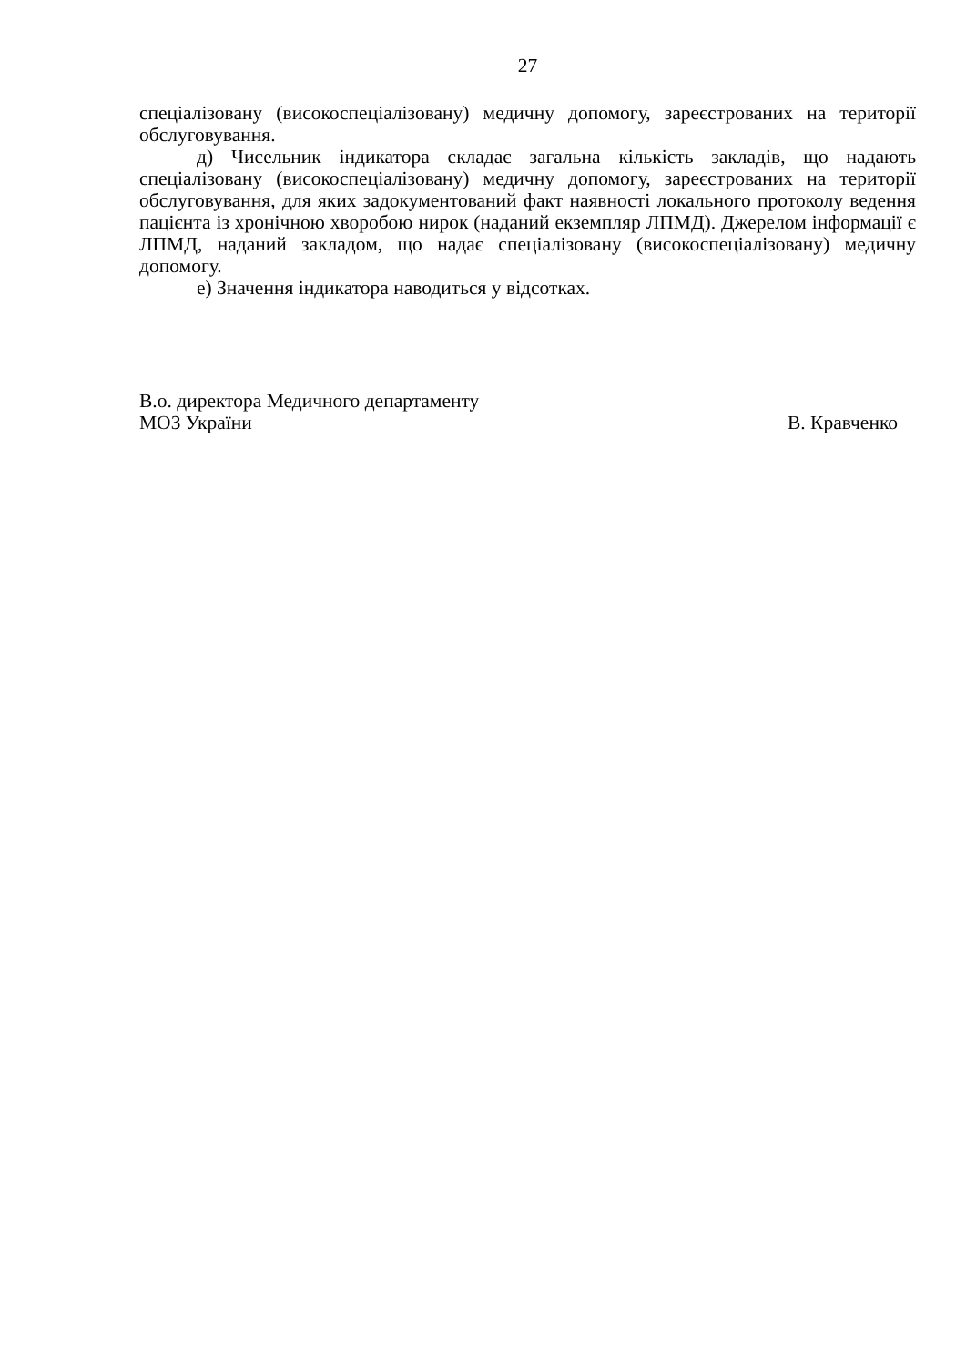27
спеціалізовану (високоспеціалізовану) медичну допомогу, зареєстрованих на території обслуговування.
д) Чисельник індикатора складає загальна кількість закладів, що надають спеціалізовану (високоспеціалізовану) медичну допомогу, зареєстрованих на території обслуговування, для яких задокументований факт наявності локального протоколу ведення пацієнта із хронічною хворобою нирок (наданий екземпляр ЛПМД). Джерелом інформації є ЛПМД, наданий закладом, що надає спеціалізовану (високоспеціалізовану) медичну допомогу.
е) Значення індикатора наводиться у відсотках.
В.о. директора Медичного департаменту
МОЗ України В. Кравченко